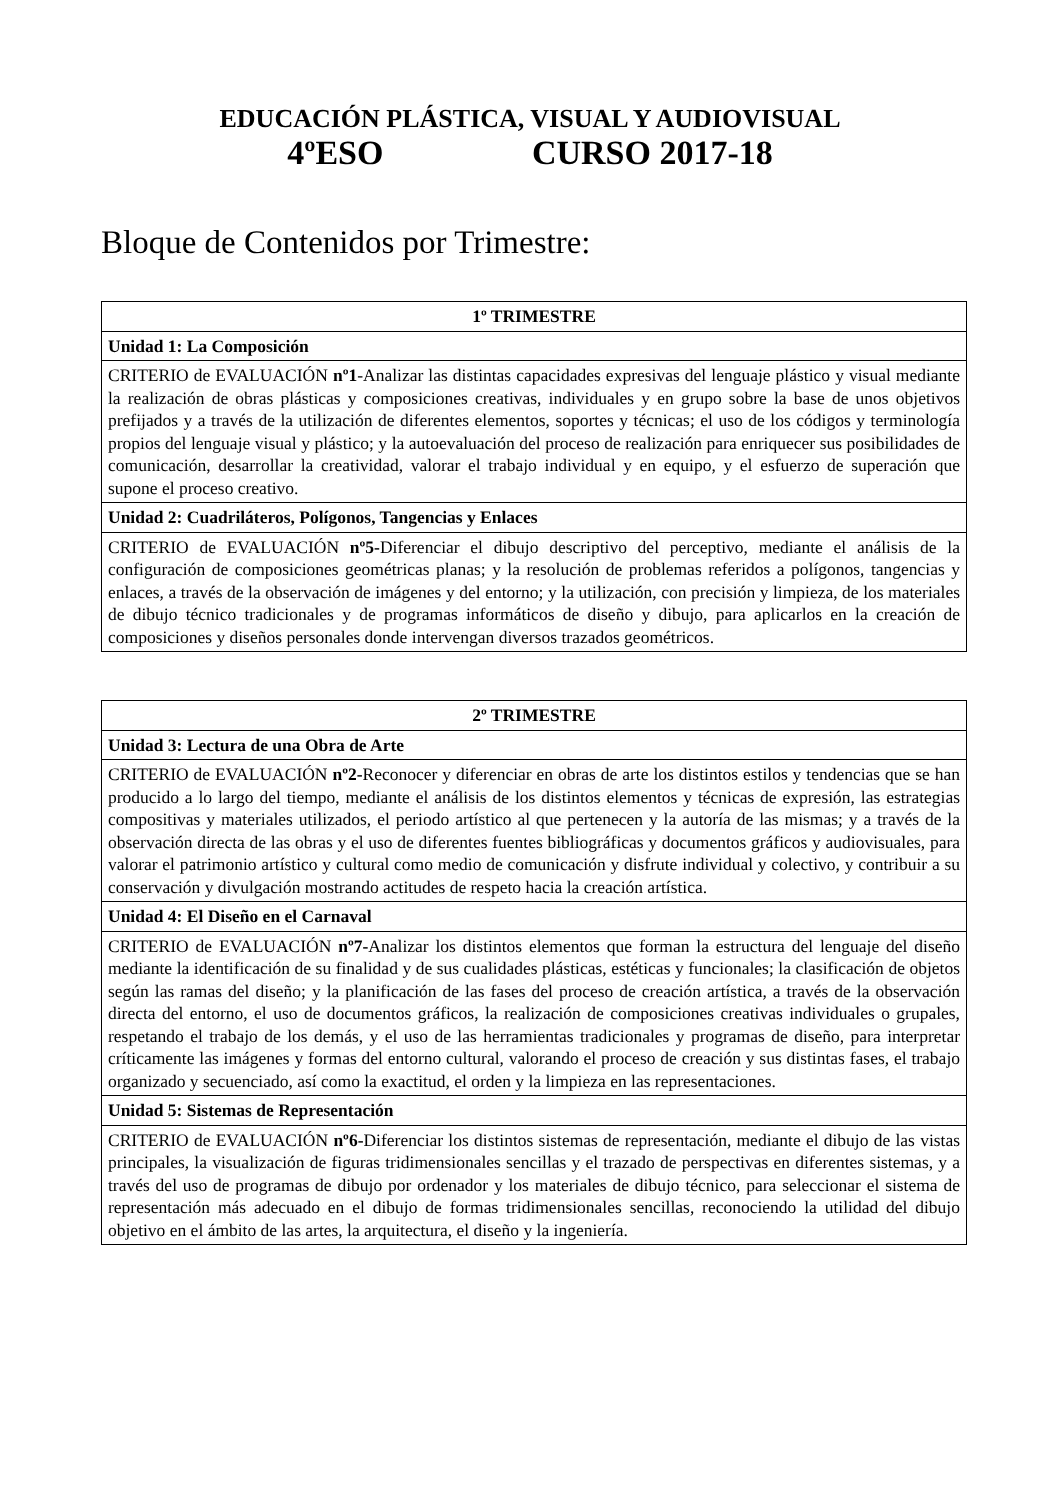EDUCACIÓN PLÁSTICA, VISUAL Y AUDIOVISUAL
4ºESO CURSO 2017-18
Bloque de Contenidos por Trimestre:
| 1º TRIMESTRE |
| --- |
| Unidad 1: La Composición |
| CRITERIO de EVALUACIÓN nº1 -Analizar las distintas capacidades expresivas del lenguaje plástico y visual mediante la realización de obras plásticas y composiciones creativas, individuales y en grupo sobre la base de unos objetivos prefijados y a través de la utilización de diferentes elementos, soportes y técnicas; el uso de los códigos y terminología propios del lenguaje visual y plástico; y la autoevaluación del proceso de realización para enriquecer sus posibilidades de comunicación, desarrollar la creatividad, valorar el trabajo individual y en equipo, y el esfuerzo de superación que supone el proceso creativo. |
| Unidad 2: Cuadriláteros, Polígonos, Tangencias y Enlaces |
| CRITERIO de EVALUACIÓN nº5- Diferenciar el dibujo descriptivo del perceptivo, mediante el análisis de la configuración de composiciones geométricas planas; y la resolución de problemas referidos a polígonos, tangencias y enlaces, a través de la observación de imágenes y del entorno; y la utilización, con precisión y limpieza, de los materiales de dibujo técnico tradicionales y de programas informáticos de diseño y dibujo, para aplicarlos en la creación de composiciones y diseños personales donde intervengan diversos trazados geométricos. |
| 2º TRIMESTRE |
| --- |
| Unidad 3: Lectura de una Obra de Arte |
| CRITERIO de EVALUACIÓN nº2- Reconocer y diferenciar en obras de arte los distintos estilos y tendencias que se han producido a lo largo del tiempo, mediante el análisis de los distintos elementos y técnicas de expresión, las estrategias compositivas y materiales utilizados, el periodo artístico al que pertenecen y la autoría de las mismas; y a través de la observación directa de las obras y el uso de diferentes fuentes bibliográficas y documentos gráficos y audiovisuales, para valorar el patrimonio artístico y cultural como medio de comunicación y disfrute individual y colectivo, y contribuir a su conservación y divulgación mostrando actitudes de respeto hacia la creación artística. |
| Unidad 4: El Diseño en el Carnaval |
| CRITERIO de EVALUACIÓN nº7- Analizar los distintos elementos que forman la estructura del lenguaje del diseño mediante la identificación de su finalidad y de sus cualidades plásticas, estéticas y funcionales; la clasificación de objetos según las ramas del diseño; y la planificación de las fases del proceso de creación artística, a través de la observación directa del entorno, el uso de documentos gráficos, la realización de composiciones creativas individuales o grupales, respetando el trabajo de los demás, y el uso de las herramientas tradicionales y programas de diseño, para interpretar críticamente las imágenes y formas del entorno cultural, valorando el proceso de creación y sus distintas fases, el trabajo organizado y secuenciado, así como la exactitud, el orden y la limpieza en las representaciones. |
| Unidad 5: Sistemas de Representación |
| CRITERIO de EVALUACIÓN nº6- Diferenciar los distintos sistemas de representación, mediante el dibujo de las vistas principales, la visualización de figuras tridimensionales sencillas y el trazado de perspectivas en diferentes sistemas, y a través del uso de programas de dibujo por ordenador y los materiales de dibujo técnico, para seleccionar el sistema de representación más adecuado en el dibujo de formas tridimensionales sencillas, reconociendo la utilidad del dibujo objetivo en el ámbito de las artes, la arquitectura, el diseño y la ingeniería. |